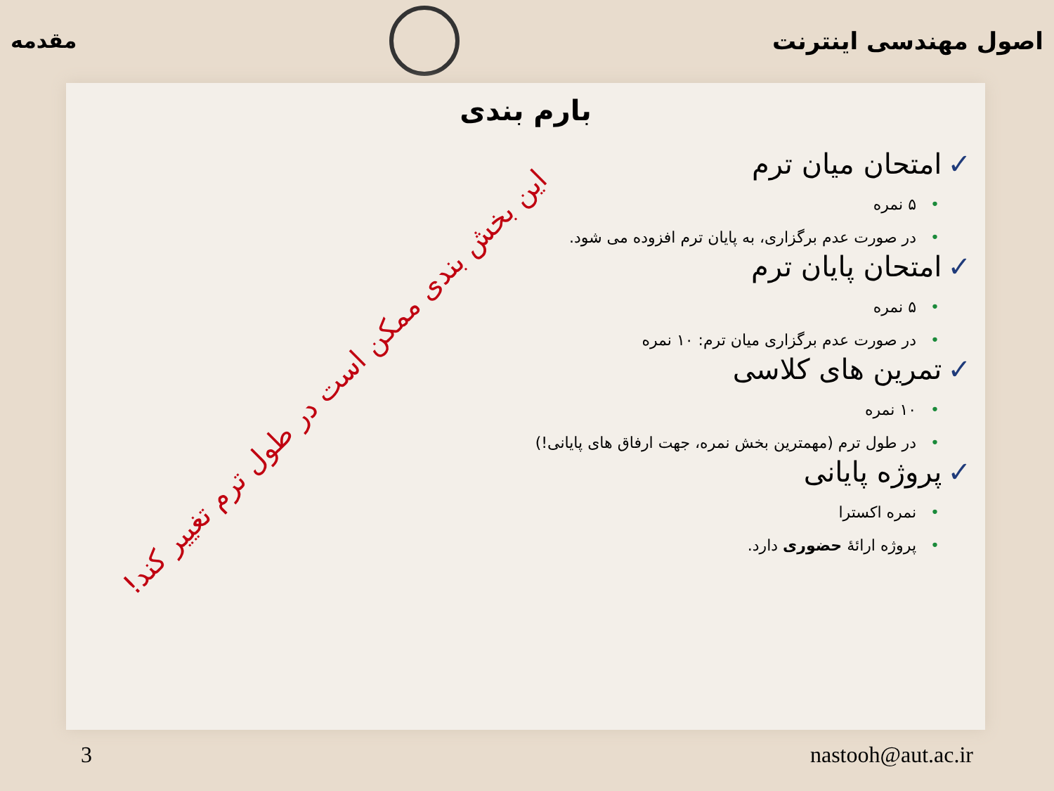اصول مهندسی اینترنت مقدمه
بارم بندی
✓امتحان میان ترم
•۵ نمره
•در صورت عدم برگزاری، به پایان ترم افزوده می شود.
✓امتحان پایان ترم
•۵ نمره
•در صورت عدم برگزاری میان ترم: ۱۰ نمره
✓تمرین های کلاسی
•۱۰ نمره
•در طول ترم (مهمترین بخش نمره، جهت ارفاق های پایانی!)
✓پروژه پایانی
•نمره اکسترا
•پروژه ارائهٔ حضوری دارد.
این بخش بندی ممکن است در طول ترم تغییر کند!
3 nastooh@aut.ac.ir